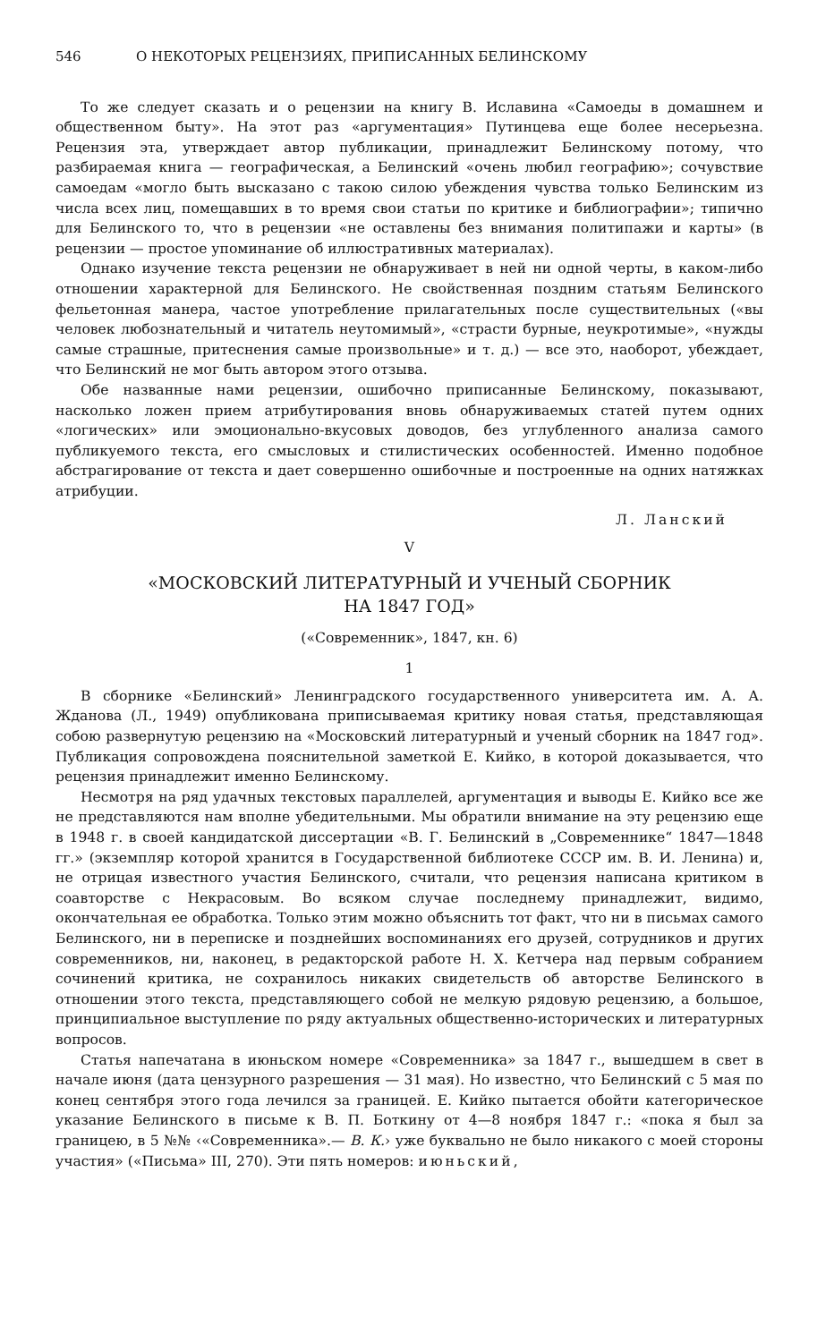546 О НЕКОТОРЫХ РЕЦЕНЗИЯХ, ПРИПИСАННЫХ БЕЛИНСКОМУ
То же следует сказать и о рецензии на книгу В. Иславина «Самоеды в домашнем и общественном быту». На этот раз «аргументация» Путинцева еще более несерьезна. Рецензия эта, утверждает автор публикации, принадлежит Белинскому потому, что разбираемая книга — географическая, а Белинский «очень любил географию»; сочувствие самоедам «могло быть высказано с такою силою убеждения чувства только Белинским из числа всех лиц, помещавших в то время свои статьи по критике и библиографии»; типично для Белинского то, что в рецензии «не оставлены без внимания политипажи и карты» (в рецензии — простое упоминание об иллюстративных материалах).
Однако изучение текста рецензии не обнаруживает в ней ни одной черты, в каком-либо отношении характерной для Белинского. Не свойственная поздним статьям Белинского фельетонная манера, частое употребление прилагательных после существительных («вы человек любознательный и читатель неутомимый», «страсти бурные, неукротимые», «нужды самые страшные, притеснения самые произвольные» и т. д.) — все это, наоборот, убеждает, что Белинский не мог быть автором этого отзыва.
Обе названные нами рецензии, ошибочно приписанные Белинскому, показывают, насколько ложен прием атрибутирования вновь обнаруживаемых статей путем одних «логических» или эмоционально-вкусовых доводов, без углубленного анализа самого публикуемого текста, его смысловых и стилистических особенностей. Именно подобное абстрагирование от текста и дает совершенно ошибочные и построенные на одних натяжках атрибуции.
Л. Ланский
V
«МОСКОВСКИЙ ЛИТЕРАТУРНЫЙ И УЧЕНЫЙ СБОРНИК
НА 1847 ГОД»
(«Современник», 1847, кн. 6)
1
В сборнике «Белинский» Ленинградского государственного университета им. А. А. Жданова (Л., 1949) опубликована приписываемая критику новая статья, представляющая собою развернутую рецензию на «Московский литературный и ученый сборник на 1847 год». Публикация сопровождена пояснительной заметкой Е. Кийко, в которой доказывается, что рецензия принадлежит именно Белинскому.
Несмотря на ряд удачных текстовых параллелей, аргументация и выводы Е. Кийко все же не представляются нам вполне убедительными. Мы обратили внимание на эту рецензию еще в 1948 г. в своей кандидатской диссертации «В. Г. Белинский в „Современнике“ 1847—1848 гг.» (экземпляр которой хранится в Государственной библиотеке СССР им. В. И. Ленина) и, не отрицая известного участия Белинского, считали, что рецензия написана критиком в соавторстве с Некрасовым. Во всяком случае последнему принадлежит, видимо, окончательная ее обработка. Только этим можно объяснить тот факт, что ни в письмах самого Белинского, ни в переписке и позднейших воспоминаниях его друзей, сотрудников и других современников, ни, наконец, в редакторской работе Н. Х. Кетчера над первым собранием сочинений критика, не сохранилось никаких свидетельств об авторстве Белинского в отношении этого текста, представляющего собой не мелкую рядовую рецензию, а большое, принципиальное выступление по ряду актуальных общественно-исторических и литературных вопросов.
Статья напечатана в июньском номере «Современника» за 1847 г., вышедшем в свет в начале июня (дата цензурного разрешения — 31 мая). Но известно, что Белинский с 5 мая по конец сентября этого года лечился за границей. Е. Кийко пытается обойти категорическое указание Белинского в письме к В. П. Боткину от 4—8 ноября 1847 г.: «пока я был за границею, в 5 №№ ‹«Современника».— В. К.› уже буквально не было никакого с моей стороны участия» («Письма» III, 270). Эти пять номеров: июньский,